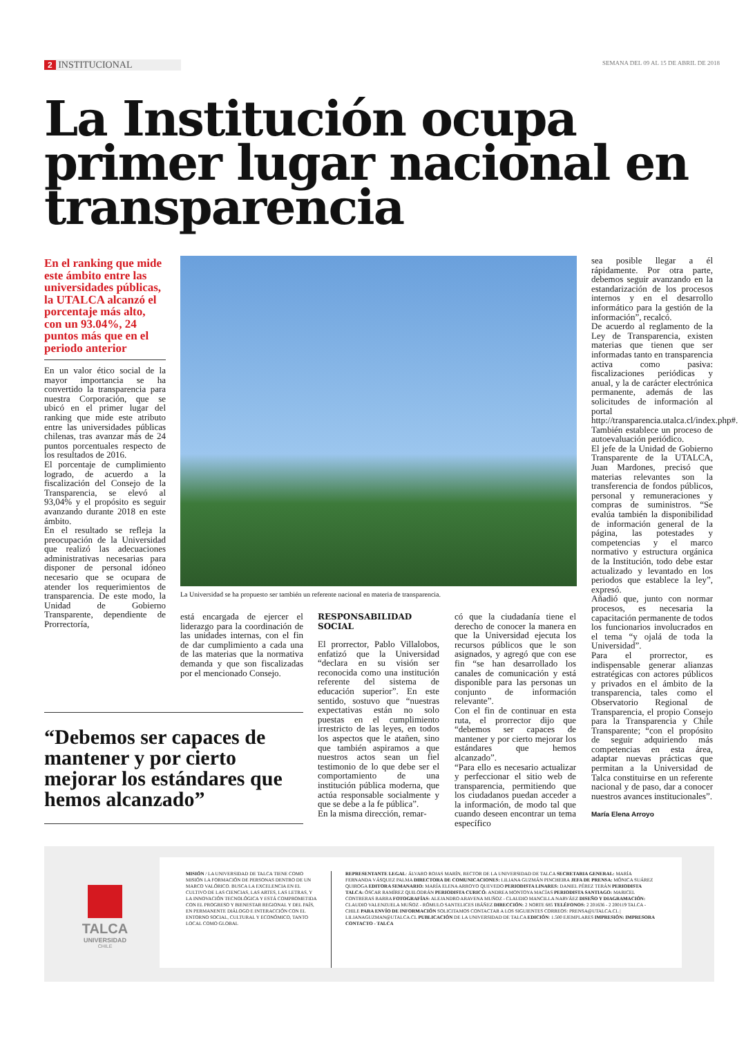2 INSTITUCIONAL
SEMANA DEL 09 AL 15 DE ABRIL DE 2018
La Institución ocupa primer lugar nacional en transparencia
En el ranking que mide este ámbito entre las universidades públicas, la UTALCA alcanzó el porcentaje más alto, con un 93.04%, 24 puntos más que en el periodo anterior
En un valor ético social de la mayor importancia se ha convertido la transparencia para nuestra Corporación, que se ubicó en el primer lugar del ranking que mide este atributo entre las universidades públicas chilenas, tras avanzar más de 24 puntos porcentuales respecto de los resultados de 2016.
El porcentaje de cumplimiento logrado, de acuerdo a la fiscalización del Consejo de la Transparencia, se elevó al 93,04% y el propósito es seguir avanzando durante 2018 en este ámbito.
En el resultado se refleja la preocupación de la Universidad que realizó las adecuaciones administrativas necesarias para disponer de personal idóneo necesario que se ocupara de atender los requerimientos de transparencia. De este modo, la Unidad de Gobierno Transparente, dependiente de Prorrectoría,
La Universidad se ha propuesto ser también un referente nacional en materia de transparencia.
está encargada de ejercer el liderazgo para la coordinación de las unidades internas, con el fin de dar cumplimiento a cada una de las materias que la normativa demanda y que son fiscalizadas por el mencionado Consejo.
“Debemos ser capaces de mantener y por cierto mejorar los estándares que hemos alcanzado”
RESPONSABILIDAD SOCIAL
El prorrector, Pablo Villalobos, enfatizó que la Universidad “declara en su visión ser reconocida como una institución referente del sistema de educación superior”. En este sentido, sostuvo que “nuestras expectativas están no solo puestas en el cumplimiento irrestricto de las leyes, en todos los aspectos que le atañen, sino que también aspiramos a que nuestros actos sean un fiel testimonio de lo que debe ser el comportamiento de una institución pública moderna, que actúa responsable socialmente y que se debe a la fe pública”.
En la misma dirección, remar-
có que la ciudadanía tiene el derecho de conocer la manera en que la Universidad ejecuta los recursos públicos que le son asignados, y agregó que con ese fin “se han desarrollado los canales de comunicación y está disponible para las personas un conjunto de información relevante”.
Con el fin de continuar en esta ruta, el prorrector dijo que “debemos ser capaces de mantener y por cierto mejorar los estándares que hemos alcanzado”.
“Para ello es necesario actualizar y perfeccionar el sitio web de transparencia, permitiendo que los ciudadanos puedan acceder a la información, de modo tal que cuando deseen encontrar un tema específico
sea posible llegar a él rápidamente. Por otra parte, debemos seguir avanzando en la estandarización de los procesos internos y en el desarrollo informático para la gestión de la información”, recalcó.
De acuerdo al reglamento de la Ley de Transparencia, existen materias que tienen que ser informadas tanto en transparencia activa como pasiva: fiscalizaciones periódicas y anual, y la de carácter electrónica permanente, además de las solicitudes de información al portal http://transparencia.utalca.cl/index.php#. También establece un proceso de autoevaluación periódico.
El jefe de la Unidad de Gobierno Transparente de la UTALCA, Juan Mardones, precisó que materias relevantes son la transferencia de fondos públicos, personal y remuneraciones y compras de suministros. “Se evalúa también la disponibilidad de información general de la página, las potestades y competencias y el marco normativo y estructura orgánica de la Institución, todo debe estar actualizado y levantado en los periodos que establece la ley”, expresó.
Añadió que, junto con normar procesos, es necesaria la capacitación permanente de todos los funcionarios involucrados en el tema “y ojalá de toda la Universidad”.
Para el prorrector, es indispensable generar alianzas estratégicas con actores públicos y privados en el ámbito de la transparencia, tales como el Observatorio Regional de Transparencia, el propio Consejo para la Transparencia y Chile Transparente; “con el propósito de seguir adquiriendo más competencias en esta área, adaptar nuevas prácticas que permitan a la Universidad de Talca constituirse en un referente nacional y de paso, dar a conocer nuestros avances institucionales”.
María Elena Arroyo
TALCA
UNIVERSIDAD
CHILE
MISIÓN / LA UNIVERSIDAD DE TALCA TIENE COMO MISIÓN LA FORMACIÓN DE PERSONAS DENTRO DE UN MARCO VALÓRICO. BUSCA LA EXCELENCIA EN EL CULTIVO DE LAS CIENCIAS, LAS ARTES, LAS LETRAS, Y LA INNOVACIÓN TECNOLÓGICA Y ESTÁ COMPROMETIDA CON EL PROGRESO Y BIENESTAR REGIONAL Y DEL PAÍS, EN PERMANENTE DIÁLOGO E INTERACCIÓN CON EL ENTORNO SOCIAL, CULTURAL Y ECONÓMICO, TANTO LOCAL COMO GLOBAL
REPRESENTANTE LEGAL: ÁLVARO ROJAS MARÍN, RECTOR DE LA UNIVERSIDAD DE TALCA SECRETARIA GENERAL: MARÍA FERNANDA VÁSQUEZ PALMA DIRECTORA DE COMUNICACIONES: LILIANA GUZMÁN PINCHEIRA JEFA DE PRENSA: MÓNICA SUÁREZ QUIROGA EDITORA SEMANARIO: MARÍA ELENA ARROYO QUEVEDO PERIODISTA LINARES: DANIEL PÉREZ TERÁN PERIODISTA TALCA: ÓSCAR RAMÍREZ QUILODRÁN PERIODISTA CURICÓ: ANDREA MONTOYA MACÍAS PERIODISTA SANTIAGO: MARICEL CONTRERAS BARRA FOTOGRAFÍAS: ALEJANDRO ARAVENA MUÑOZ - CLAUDIO MANCILLA NARVÁEZ DISEÑO Y DIAGRAMACIÓN: CLAUDIO VALENZUELA MUÑOZ - RÓMULO SANTELICES IBÁÑEZ DIRECCIÓN: 2 NORTE 685 TELÉFONOS: 2 201636 - 2 200119 TALCA - CHILE PARA ENVÍO DE INFORMACIÓN SOLICITAMOS CONTACTAR A LOS SIGUIENTES CORREOS: PRENSA@UTALCA.CL | LILIANAGUZMAN@UTALCA.CL PUBLICACIÓN DE LA UNIVERSIDAD DE TALCA EDICIÓN: 1.500 EJEMPLARES IMPRESIÓN: IMPRESORA CONTACTO - TALCA